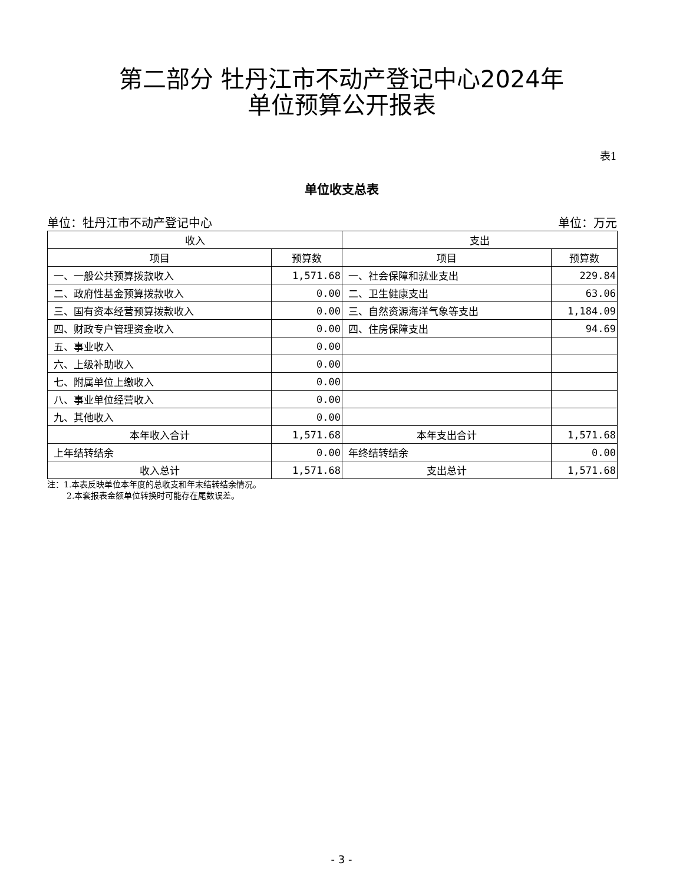第二部分 牡丹江市不动产登记中心2024年
单位预算公开报表
表1
单位收支总表
单位：牡丹江市不动产登记中心 单位：万元
| 收入 | | 支出 | |
| --- | --- | --- | --- |
| 项目 | 预算数 | 项目 | 预算数 |
| 一、一般公共预算拨款收入 | 1,571.68 | 一、社会保障和就业支出 | 229.84 |
| 二、政府性基金预算拨款收入 | 0.00 | 二、卫生健康支出 | 63.06 |
| 三、国有资本经营预算拨款收入 | 0.00 | 三、自然资源海洋气象等支出 | 1,184.09 |
| 四、财政专户管理资金收入 | 0.00 | 四、住房保障支出 | 94.69 |
| 五、事业收入 | 0.00 | | |
| 六、上级补助收入 | 0.00 | | |
| 七、附属单位上缴收入 | 0.00 | | |
| 八、事业单位经营收入 | 0.00 | | |
| 九、其他收入 | 0.00 | | |
| 本年收入合计 | 1,571.68 | 本年支出合计 | 1,571.68 |
| 上年结转结余 | 0.00 | 年终结转结余 | 0.00 |
| 收入总计 | 1,571.68 | 支出总计 | 1,571.68 |
注：1.本表反映单位本年度的总收支和年末结转结余情况。
2.本套报表金额单位转换时可能存在尾数误差。
- 3 -